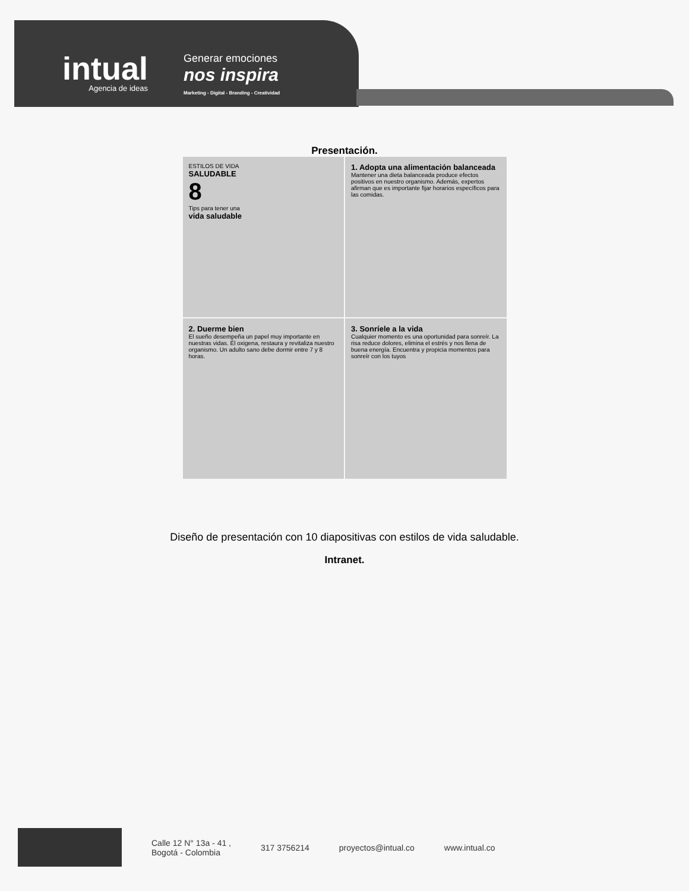intual
Agencia de ideas
Generar emociones
nos inspira
Marketing - Digital - Branding - Creatividad
Presentación.
ESTILOS DE VIDA
SALUDABLE
8
Tips para tener una
vida saludable
1. Adopta una alimentación balanceada
Mantener una dieta balanceada produce efectos positivos en nuestro organismo. Además, expertos afirman que es importante fijar horarios específicos para las comidas.
2. Duerme bien
El sueño desempeña un papel muy importante en nuestras vidas. Él oxigena, restaura y revitaliza nuestro organismo. Un adulto sano debe dormir entre 7 y 8 horas.
3. Sonríele a la vida
Cualquier momento es una oportunidad para sonreír. La risa reduce dolores, elimina el estrés y nos llena de buena energía. Encuentra y propicia momentos para sonreír con los tuyos
Diseño de presentación con 10 diapositivas con estilos de vida saludable.
Intranet.
Calle 12 N° 13a - 41 ,
Bogotá - Colombia
317 3756214 proyectos@intual.co www.intual.co